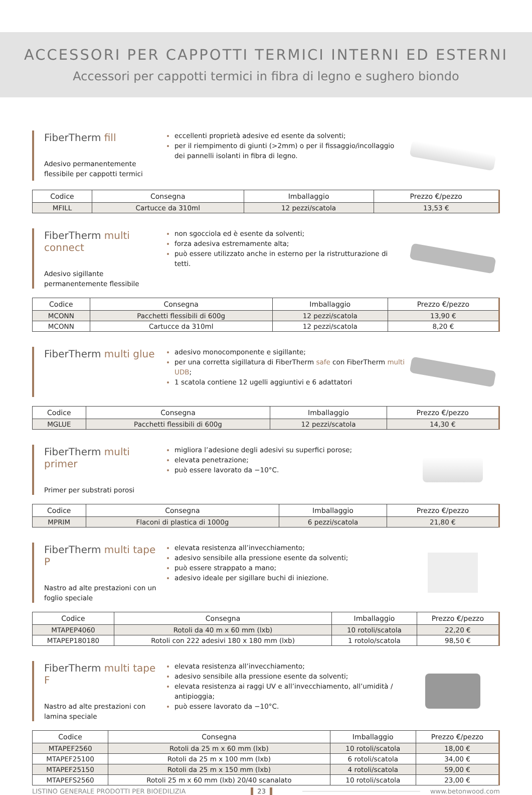ACCESSORI PER CAPPOTTI TERMICI INTERNI ED ESTERNI
Accessori per cappotti termici in fibra di legno e sughero biondo
FiberTherm fill
Adesivo permanentemente flessibile per cappotti termici
eccellenti proprietà adesive ed esente da solventi;
per il riempimento di giunti (>2mm) o per il fissaggio/incollaggio dei pannelli isolanti in fibra di legno.
| Codice | Consegna | Imballaggio | Prezzo €/pezzo |
| --- | --- | --- | --- |
| MFILL | Cartucce da 310ml | 12 pezzi/scatola | 13,53 € |
FiberTherm multi connect
Adesivo sigillante permanentemente flessibile
non sgocciola ed è esente da solventi;
forza adesiva estremamente alta;
può essere utilizzato anche in esterno per la ristrutturazione di tetti.
| Codice | Consegna | Imballaggio | Prezzo €/pezzo |
| --- | --- | --- | --- |
| MCONN | Pacchetti flessibili di 600g | 12 pezzi/scatola | 13,90 € |
| MCONN | Cartucce da 310ml | 12 pezzi/scatola | 8,20 € |
FiberTherm multi glue
adesivo monocomponente e sigillante;
per una corretta sigillatura di FiberTherm safe con FiberTherm multi UDB;
1 scatola contiene 12 ugelli aggiuntivi e 6 adattatori
| Codice | Consegna | Imballaggio | Prezzo €/pezzo |
| --- | --- | --- | --- |
| MGLUE | Pacchetti flessibili di 600g | 12 pezzi/scatola | 14,30 € |
FiberTherm multi primer
Primer per substrati porosi
migliora l’adesione degli adesivi su superfici porose;
elevata penetrazione;
può essere lavorato da −10°C.
| Codice | Consegna | Imballaggio | Prezzo €/pezzo |
| --- | --- | --- | --- |
| MPRIM | Flaconi di plastica di 1000g | 6 pezzi/scatola | 21,80 € |
FiberTherm multi tape P
Nastro ad alte prestazioni con un foglio speciale
elevata resistenza all’invecchiamento;
adesivo sensibile alla pressione esente da solventi;
può essere strappato a mano;
adesivo ideale per sigillare buchi di iniezione.
| Codice | Consegna | Imballaggio | Prezzo €/pezzo |
| --- | --- | --- | --- |
| MTAPEP4060 | Rotoli da 40 m x 60 mm (lxb) | 10 rotoli/scatola | 22,20 € |
| MTAPEP180180 | Rotoli con 222 adesivi 180 x 180 mm (lxb) | 1 rotolo/scatola | 98,50 € |
FiberTherm multi tape F
Nastro ad alte prestazioni con lamina speciale
elevata resistenza all’invecchiamento;
adesivo sensibile alla pressione esente da solventi;
elevata resistenza ai raggi UV e all’invecchiamento, all’umidità / antipioggia;
può essere lavorato da −10°C.
| Codice | Consegna | Imballaggio | Prezzo €/pezzo |
| --- | --- | --- | --- |
| MTAPEF2560 | Rotoli da 25 m x 60 mm (lxb) | 10 rotoli/scatola | 18,00 € |
| MTAPEF25100 | Rotoli da 25 m x 100 mm (lxb) | 6 rotoli/scatola | 34,00 € |
| MTAPEF25150 | Rotoli da 25 m x 150 mm (lxb) | 4 rotoli/scatola | 59,00 € |
| MTAPEFS2560 | Rotoli 25 m x 60 mm (lxb) 20/40 scanalato | 10 rotoli/scatola | 23,00 € |
LISTINO GENERALE PRODOTTI PER BIOEDILIZIA 23 www.betonwood.com